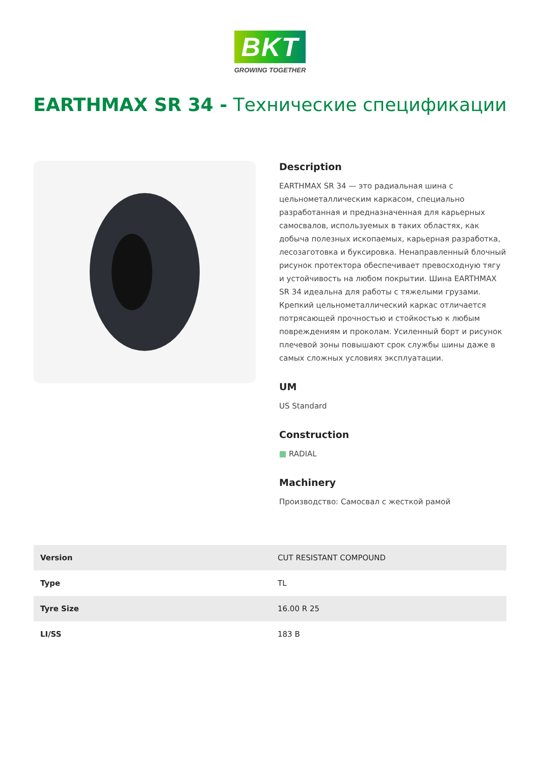BKT
GROWING TOGETHER
EARTHMAX SR 34 - Технические спецификации
Description
EARTHMAX SR 34 — это радиальная шина с цельнометаллическим каркасом, специально разработанная и предназначенная для карьерных самосвалов, используемых в таких областях, как добыча полезных ископаемых, карьерная разработка, лесозаготовка и буксировка. Ненаправленный блочный рисунок протектора обеспечивает превосходную тягу и устойчивость на любом покрытии. Шина EARTHMAX SR 34 идеальна для работы с тяжелыми грузами. Крепкий цельнометаллический каркас отличается потрясающей прочностью и стойкостью к любым повреждениям и проколам. Усиленный борт и рисунок плечевой зоны повышают срок службы шины даже в самых сложных условиях эксплуатации.
UM
US Standard
Construction
▦ RADIAL
Machinery
Производство: Самосвал с жесткой рамой
| Version | CUT RESISTANT COMPOUND |
| Type | TL |
| Tyre Size | 16.00 R 25 |
| LI/SS | 183 B |